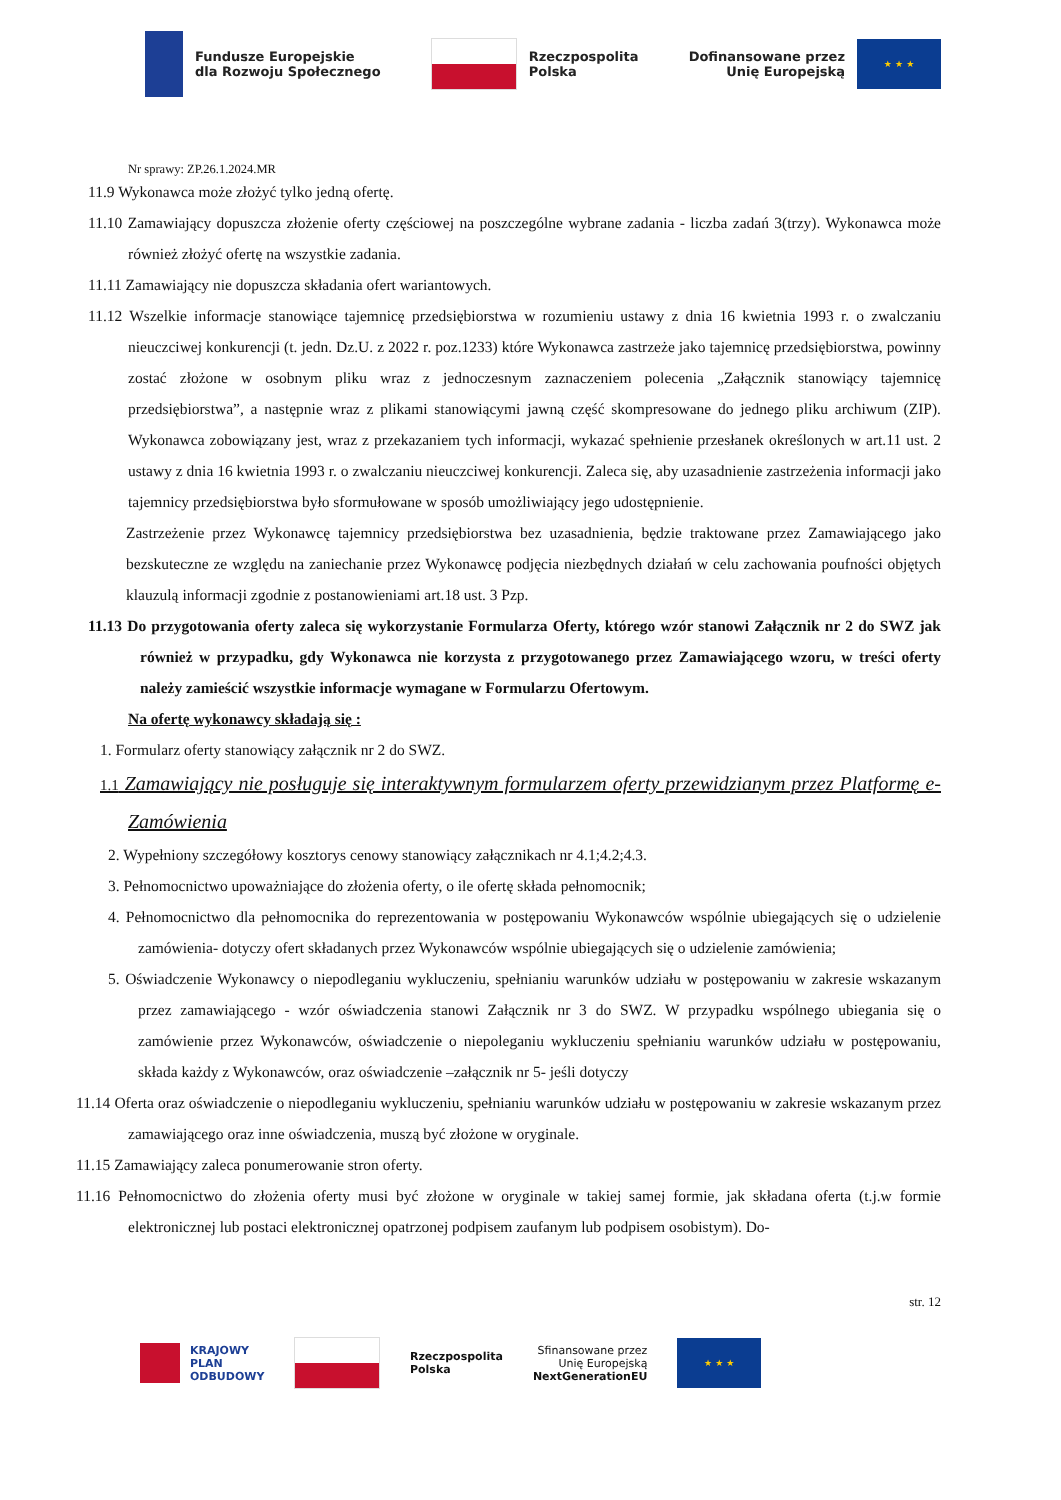Fundusze Europejskie
dla Rozwoju Społecznego
Rzeczpospolita
Polska
Dofinansowane przez
Unię Europejską
★ ★ ★
Nr sprawy: ZP.26.1.2024.MR
11.9 Wykonawca może złożyć tylko jedną ofertę.
11.10 Zamawiający dopuszcza złożenie oferty częściowej na poszczególne wybrane zadania - liczba zadań 3(trzy). Wykonawca może również złożyć ofertę na wszystkie zadania.
11.11 Zamawiający nie dopuszcza składania ofert wariantowych.
11.12 Wszelkie informacje stanowiące tajemnicę przedsiębiorstwa w rozumieniu ustawy z dnia 16 kwietnia 1993 r. o zwalczaniu nieuczciwej konkurencji (t. jedn. Dz.U. z 2022 r. poz.1233) które Wykonawca zastrzeże jako tajemnicę przedsiębiorstwa, powinny zostać złożone w osobnym pliku wraz z jednoczesnym zaznaczeniem polecenia „Załącznik stanowiący tajemnicę przedsiębiorstwa”, a następnie wraz z plikami stanowiącymi jawną część skompresowane do jednego pliku archiwum (ZIP). Wykonawca zobowiązany jest, wraz z przekazaniem tych informacji, wykazać spełnienie przesłanek określonych w art.11 ust. 2 ustawy z dnia 16 kwietnia 1993 r. o zwalczaniu nieuczciwej konkurencji. Zaleca się, aby uzasadnienie zastrzeżenia informacji jako tajemnicy przedsiębiorstwa było sformułowane w sposób umożliwiający jego udostępnienie.
Zastrzeżenie przez Wykonawcę tajemnicy przedsiębiorstwa bez uzasadnienia, będzie traktowane przez Zamawiającego jako bezskuteczne ze względu na zaniechanie przez Wykonawcę podjęcia niezbędnych działań w celu zachowania poufności objętych klauzulą informacji zgodnie z postanowieniami art.18 ust. 3 Pzp.
11.13 Do przygotowania oferty zaleca się wykorzystanie Formularza Oferty, którego wzór stanowi Załącznik nr 2 do SWZ jak również w przypadku, gdy Wykonawca nie korzysta z przygotowanego przez Zamawiającego wzoru, w treści oferty należy zamieścić wszystkie informacje wymagane w Formularzu Ofertowym.
Na ofertę wykonawcy składają się :
1. Formularz oferty stanowiący załącznik nr 2 do SWZ.
1.1 Zamawiający nie posługuje się interaktywnym formularzem oferty przewidzianym przez Platformę e-Zamówienia
2. Wypełniony szczegółowy kosztorys cenowy stanowiący załącznikach nr 4.1;4.2;4.3.
3. Pełnomocnictwo upoważniające do złożenia oferty, o ile ofertę składa pełnomocnik;
4. Pełnomocnictwo dla pełnomocnika do reprezentowania w postępowaniu Wykonawców wspólnie ubiegających się o udzielenie zamówienia- dotyczy ofert składanych przez Wykonawców wspólnie ubiegających się o udzielenie zamówienia;
5. Oświadczenie Wykonawcy o niepodleganiu wykluczeniu, spełnianiu warunków udziału w postępowaniu w zakresie wskazanym przez zamawiającego - wzór oświadczenia stanowi Załącznik nr 3 do SWZ. W przypadku wspólnego ubiegania się o zamówienie przez Wykonawców, oświadczenie o niepoleganiu wykluczeniu spełnianiu warunków udziału w postępowaniu, składa każdy z Wykonawców, oraz oświadczenie –załącznik nr 5- jeśli dotyczy
11.14 Oferta oraz oświadczenie o niepodleganiu wykluczeniu, spełnianiu warunków udziału w postępowaniu w zakresie wskazanym przez zamawiającego oraz inne oświadczenia, muszą być złożone w oryginale.
11.15 Zamawiający zaleca ponumerowanie stron oferty.
11.16 Pełnomocnictwo do złożenia oferty musi być złożone w oryginale w takiej samej formie, jak składana oferta (t.j.w formie elektronicznej lub postaci elektronicznej opatrzonej podpisem zaufanym lub podpisem osobistym). Do-
str. 12
KRAJOWY
PLAN
ODBUDOWY
Rzeczpospolita
Polska
Sfinansowane przez
Unię Europejską
NextGenerationEU
★ ★ ★